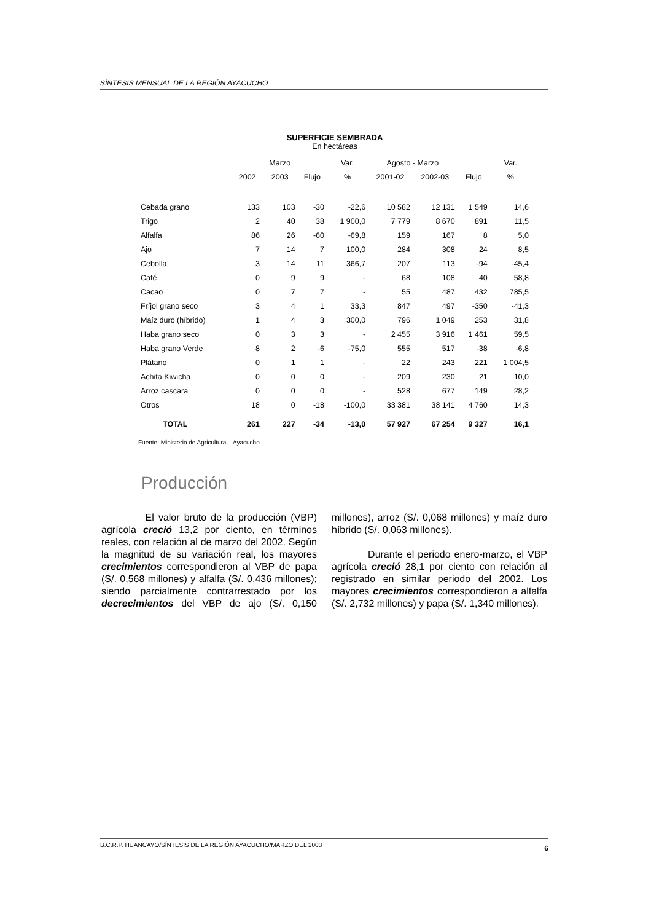SÍNTESIS MENSUAL DE LA REGIÓN AYACUCHO
SUPERFICIE SEMBRADA
En hectáreas
| | | Marzo | | Var. | Agosto - Marzo | | | Var. |
| --- | --- | --- | --- | --- | --- | --- | --- | --- |
| | 2002 | 2003 | Flujo | % | 2001-02 | 2002-03 | Flujo | % |
| Cebada grano | 133 | 103 | -30 | -22,6 | 10 582 | 12 131 | 1 549 | 14,6 |
| Trigo | 2 | 40 | 38 | 1 900,0 | 7 779 | 8 670 | 891 | 11,5 |
| Alfalfa | 86 | 26 | -60 | -69,8 | 159 | 167 | 8 | 5,0 |
| Ajo | 7 | 14 | 7 | 100,0 | 284 | 308 | 24 | 8,5 |
| Cebolla | 3 | 14 | 11 | 366,7 | 207 | 113 | -94 | -45,4 |
| Café | 0 | 9 | 9 | - | 68 | 108 | 40 | 58,8 |
| Cacao | 0 | 7 | 7 | - | 55 | 487 | 432 | 785,5 |
| Fríjol grano seco | 3 | 4 | 1 | 33,3 | 847 | 497 | -350 | -41,3 |
| Maíz duro (híbrido) | 1 | 4 | 3 | 300,0 | 796 | 1 049 | 253 | 31,8 |
| Haba grano seco | 0 | 3 | 3 | - | 2 455 | 3 916 | 1 461 | 59,5 |
| Haba grano Verde | 8 | 2 | -6 | -75,0 | 555 | 517 | -38 | -6,8 |
| Plátano | 0 | 1 | 1 | - | 22 | 243 | 221 | 1 004,5 |
| Achita Kiwicha | 0 | 0 | 0 | - | 209 | 230 | 21 | 10,0 |
| Arroz cascara | 0 | 0 | 0 | - | 528 | 677 | 149 | 28,2 |
| Otros | 18 | 0 | -18 | -100,0 | 33 381 | 38 141 | 4 760 | 14,3 |
| TOTAL | 261 | 227 | -34 | -13,0 | 57 927 | 67 254 | 9 327 | 16,1 |
Fuente: Ministerio de Agricultura – Ayacucho
Producción
El valor bruto de la producción (VBP) agrícola creció 13,2 por ciento, en términos reales, con relación al de marzo del 2002. Según la magnitud de su variación real, los mayores crecimientos correspondieron al VBP de papa (S/. 0,568 millones) y alfalfa (S/. 0,436 millones); siendo parcialmente contrarrestado por los decrecimientos del VBP de ajo (S/. 0,150 millones), arroz (S/. 0,068 millones) y maíz duro híbrido (S/. 0,063 millones).
Durante el periodo enero-marzo, el VBP agrícola creció 28,1 por ciento con relación al registrado en similar periodo del 2002. Los mayores crecimientos correspondieron a alfalfa (S/. 2,732 millones) y papa (S/. 1,340 millones).
B.C.R.P. HUANCAYO/SÍNTESIS DE LA REGIÓN AYACUCHO/MARZO DEL 2003 6